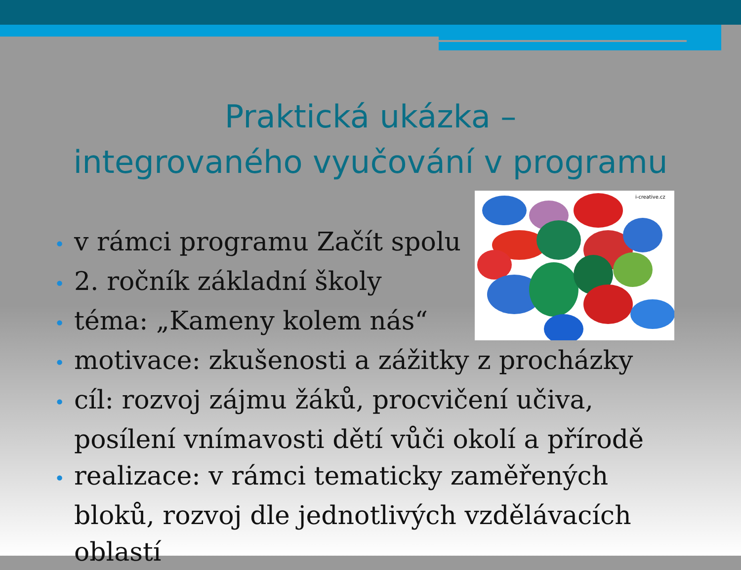Praktická ukázka –
integrovaného vyučování v programu
i-creative.cz
• v rámci programu Začít spolu
• 2. ročník základní školy
• téma: „Kameny kolem nás“
• motivace: zkušenosti a zážitky z procházky
• cíl: rozvoj zájmu žáků, procvičení učiva, posílení vnímavosti dětí vůči okolí a přírodě
• realizace: v rámci tematicky zaměřených bloků, rozvoj dle jednotlivých vzdělávacích oblastí